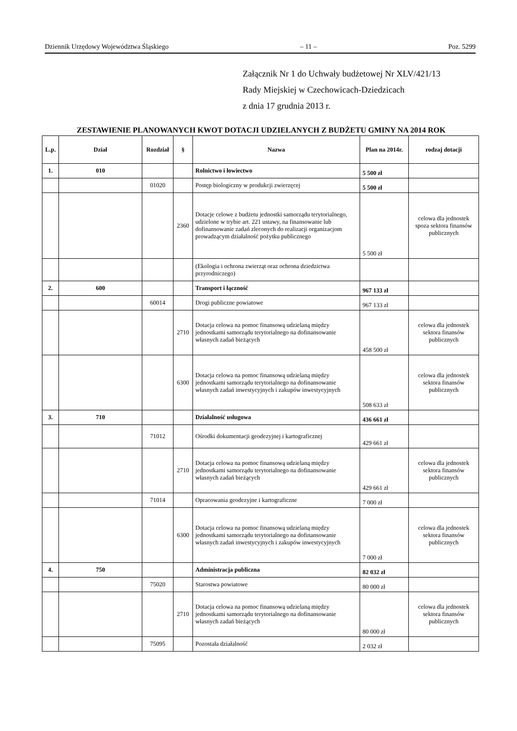Dziennik Urzędowy Województwa Śląskiego – 11 – Poz. 5299
Załącznik Nr 1 do Uchwały budżetowej Nr XLV/421/13
Rady Miejskiej w Czechowicach-Dziedzicach
z dnia 17 grudnia 2013 r.
ZESTAWIENIE PLANOWANYCH KWOT DOTACJI UDZIELANYCH Z BUDŻETU GMINY NA 2014 ROK
| L.p. | Dział | Rozdział | § | Nazwa | Plan na 2014r. | rodzaj dotacji |
| --- | --- | --- | --- | --- | --- | --- |
| 1. | 010 | | | Rolnictwo i łowiectwo | 5 500 zł | |
| | | 01020 | | Postęp biologiczny w produkcji zwierzęcej | 5 500 zł | |
| | | | 2360 | Dotacje celowe z budżetu jednostki samorządu terytorialnego, udzielone w trybie art. 221 ustawy, na finansowanie lub dofinansowanie zadań zleconych do realizacji organizacjom prowadzącym działalność pożytku publicznego | 5 500 zł | celowa dla jednostek spoza sektora finansów publicznych |
| | | | | (Ekologia i ochrona zwierząt oraz ochrona dziedzictwa przyrodniczego) | | |
| 2. | 600 | | | Transport i łączność | 967 133 zł | |
| | | 60014 | | Drogi publiczne powiatowe | 967 133 zł | |
| | | | 2710 | Dotacja celowa na pomoc finansową udzielaną między jednostkami samorządu terytorialnego na dofinansowanie własnych zadań bieżących | 458 500 zł | celowa dla jednostek sektora finansów publicznych |
| | | | 6300 | Dotacja celowa na pomoc finansową udzielaną między jednostkami samorządu terytorialnego na dofinansowanie własnych zadań inwestycyjnych i zakupów inwestycyjnych | 508 633 zł | celowa dla jednostek sektora finansów publicznych |
| 3. | 710 | | | Działalność usługowa | 436 661 zł | |
| | | 71012 | | Ośrodki dokumentacji geodezyjnej i kartograficznej | 429 661 zł | |
| | | | 2710 | Dotacja celowa na pomoc finansową udzielaną między jednostkami samorządu terytorialnego na dofinansowanie własnych zadań bieżących | 429 661 zł | celowa dla jednostek sektora finansów publicznych |
| | | 71014 | | Opracowania geodezyjne i kartograficzne | 7 000 zł | |
| | | | 6300 | Dotacja celowa na pomoc finansową udzielaną między jednostkami samorządu terytorialnego na dofinansowanie własnych zadań inwestycyjnych i zakupów inwestycyjnych | 7 000 zł | celowa dla jednostek sektora finansów publicznych |
| 4. | 750 | | | Administracja publiczna | 82 032 zł | |
| | | 75020 | | Starostwa powiatowe | 80 000 zł | |
| | | | 2710 | Dotacja celowa na pomoc finansową udzielaną między jednostkami samorządu terytorialnego na dofinansowanie własnych zadań bieżących | 80 000 zł | celowa dla jednostek sektora finansów publicznych |
| | | 75095 | | Pozostała działalność | 2 032 zł | |